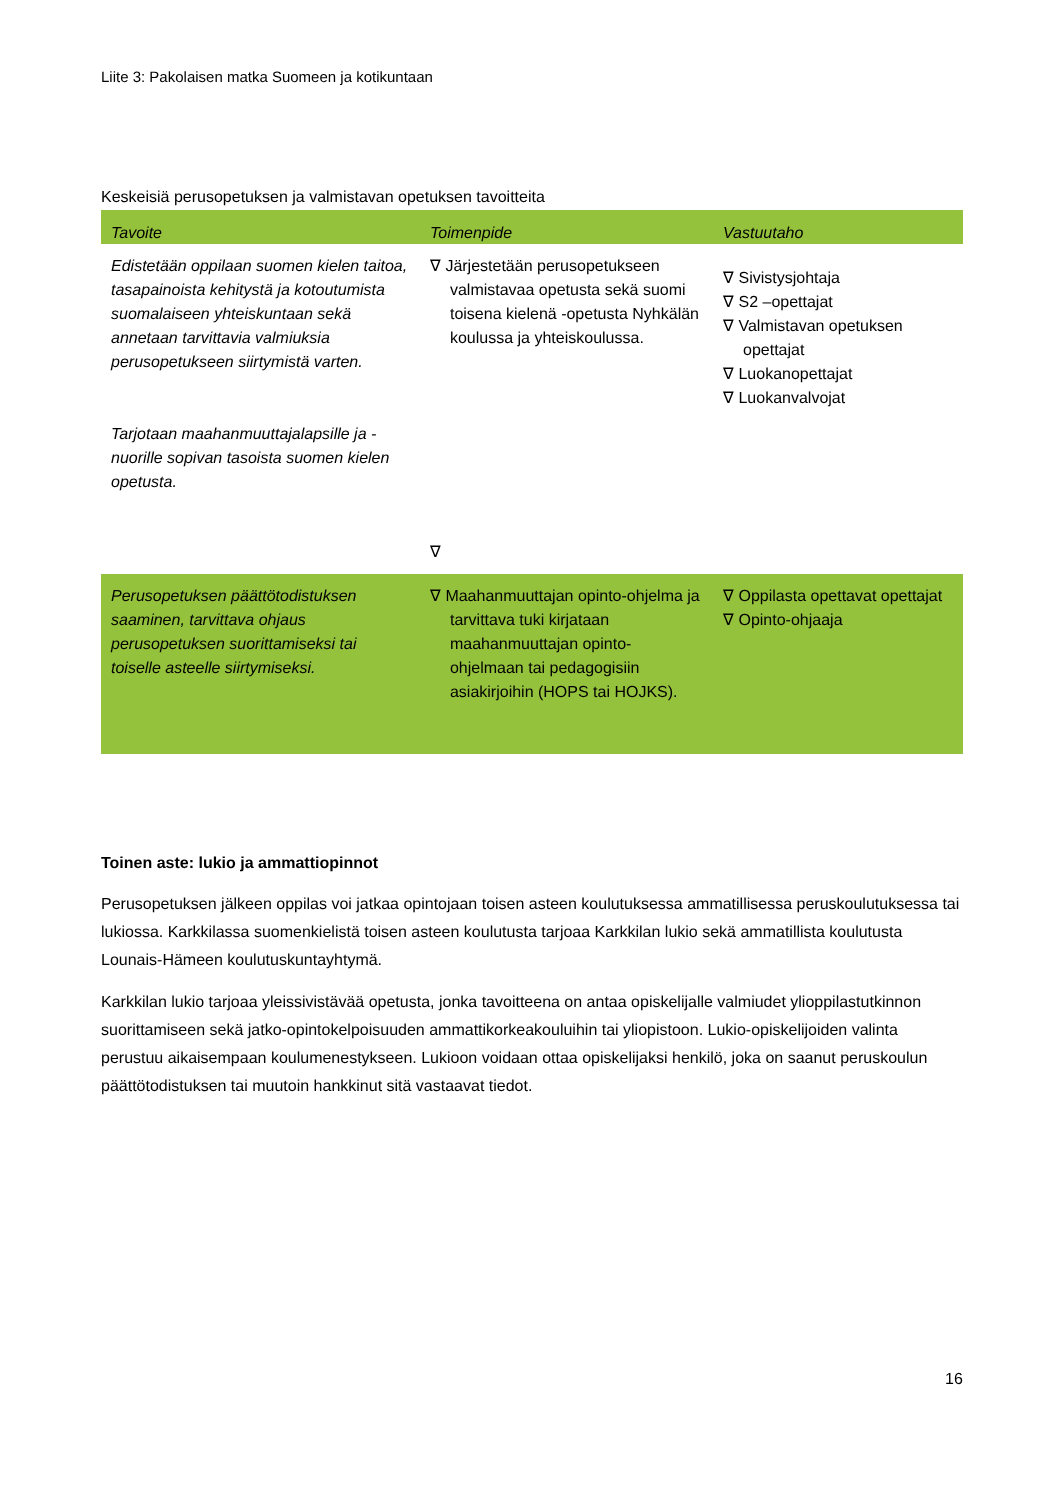Liite 3: Pakolaisen matka Suomeen ja kotikuntaan
Keskeisiä perusopetuksen ja valmistavan opetuksen tavoitteita
| Tavoite | Toimenpide | Vastuutaho |
| --- | --- | --- |
| Edistetään oppilaan suomen kielen taitoa, tasapainoista kehitystä ja kotoutumista suomalaiseen yhteiskuntaan sekä annetaan tarvittavia valmiuksia perusopetukseen siirtymistä varten. Tarjotaan maahanmuuttajalapsille ja -nuorille sopivan tasoista suomen kielen opetusta. | ∇ Järjestetään perusopetukseen valmistavaa opetusta sekä suomi toisena kielenä -opetusta Nyhkälän koulussa ja yhteiskoulussa. ∇ | ∇ Sivistysjohtaja ∇ S2 –opettajat ∇ Valmistavan opetuksen opettajat ∇ Luokanopettajat ∇ Luokanvalvojat |
| Perusopetuksen päättötodistuksen saaminen, tarvittava ohjaus perusopetuksen suorittamiseksi tai toiselle asteelle siirtymiseksi. | ∇ Maahanmuuttajan opinto-ohjelma ja tarvittava tuki kirjataan maahanmuuttajan opinto-ohjelmaan tai pedagogisiin asiakirjoihin (HOPS tai HOJKS). | ∇ Oppilasta opettavat opettajat ∇ Opinto-ohjaaja |
Toinen aste: lukio ja ammattiopinnot
Perusopetuksen jälkeen oppilas voi jatkaa opintojaan toisen asteen koulutuksessa ammatillisessa peruskoulutuksessa tai lukiossa. Karkkilassa suomenkielistä toisen asteen koulutusta tarjoaa Karkkilan lukio sekä ammatillista koulutusta Lounais-Hämeen koulutuskuntayhtymä.
Karkkilan lukio tarjoaa yleissivistävää opetusta, jonka tavoitteena on antaa opiskelijalle valmiudet ylioppilastutkinnon suorittamiseen sekä jatko-opintokelpoisuuden ammattikorkeakouluihin tai yliopistoon. Lukio-opiskelijoiden valinta perustuu aikaisempaan koulumenestykseen. Lukioon voidaan ottaa opiskelijaksi henkilö, joka on saanut peruskoulun päättötodistuksen tai muutoin hankkinut sitä vastaavat tiedot.
16